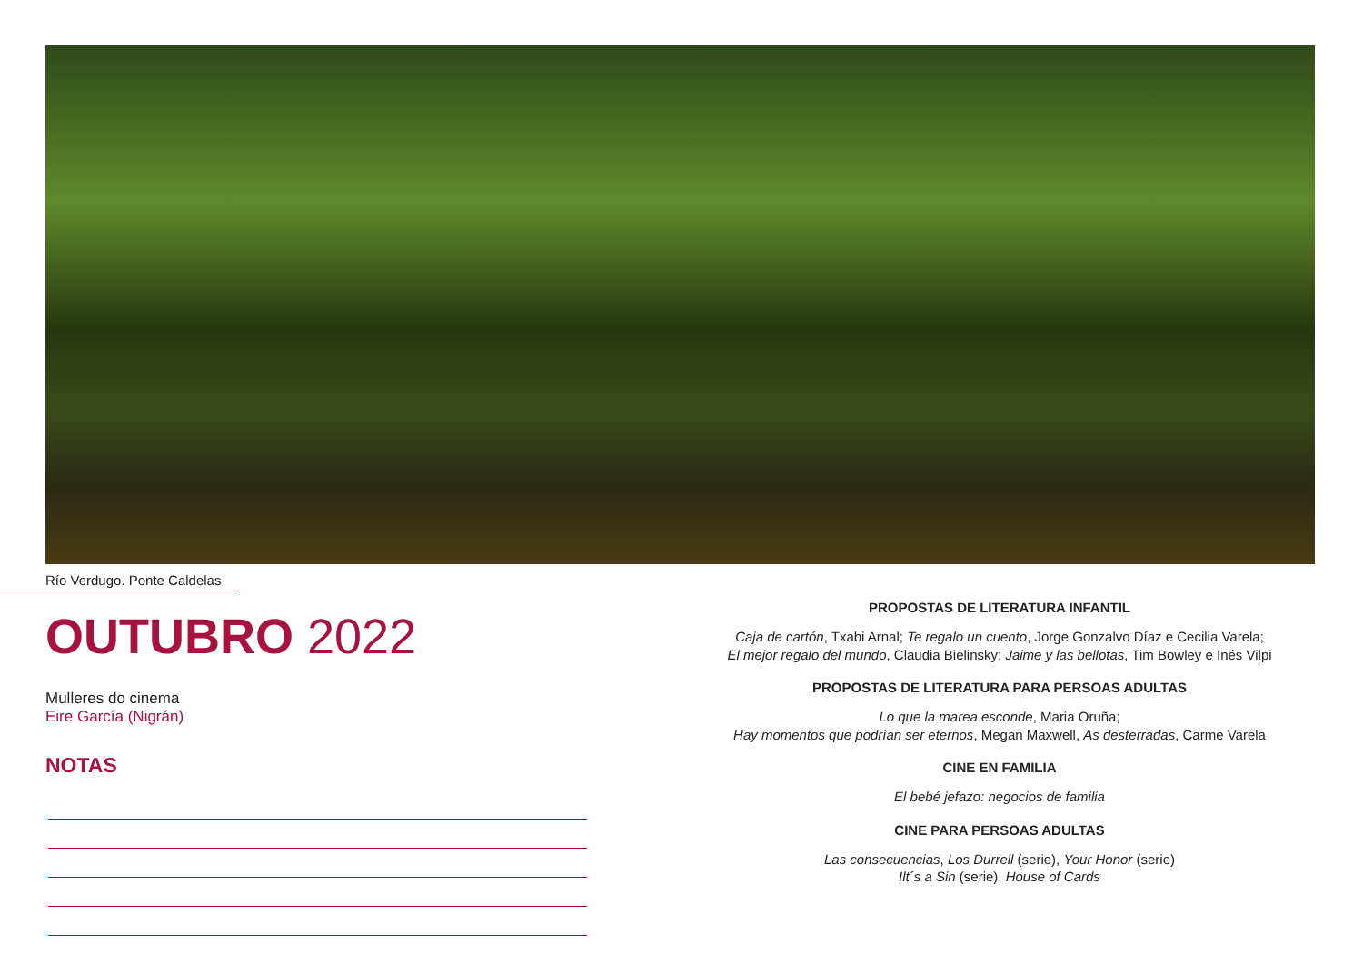Río Verdugo. Ponte Caldelas
OUTUBRO 2022
Mulleres do cinema
Eire García (Nigrán)
NOTAS
PROPOSTAS DE LITERATURA INFANTIL
Caja de cartón, Txabi Arnal; Te regalo un cuento, Jorge Gonzalvo Díaz e Cecilia Varela;
El mejor regalo del mundo, Claudia Bielinsky; Jaime y las bellotas, Tim Bowley e Inés Vilpi
PROPOSTAS DE LITERATURA PARA PERSOAS ADULTAS
Lo que la marea esconde, Maria Oruña;
Hay momentos que podrían ser eternos, Megan Maxwell, As desterradas, Carme Varela
CINE EN FAMILIA
El bebé jefazo: negocios de familia
CINE PARA PERSOAS ADULTAS
Las consecuencias, Los Durrell (serie), Your Honor (serie)
Ilt´s a Sin (serie), House of Cards